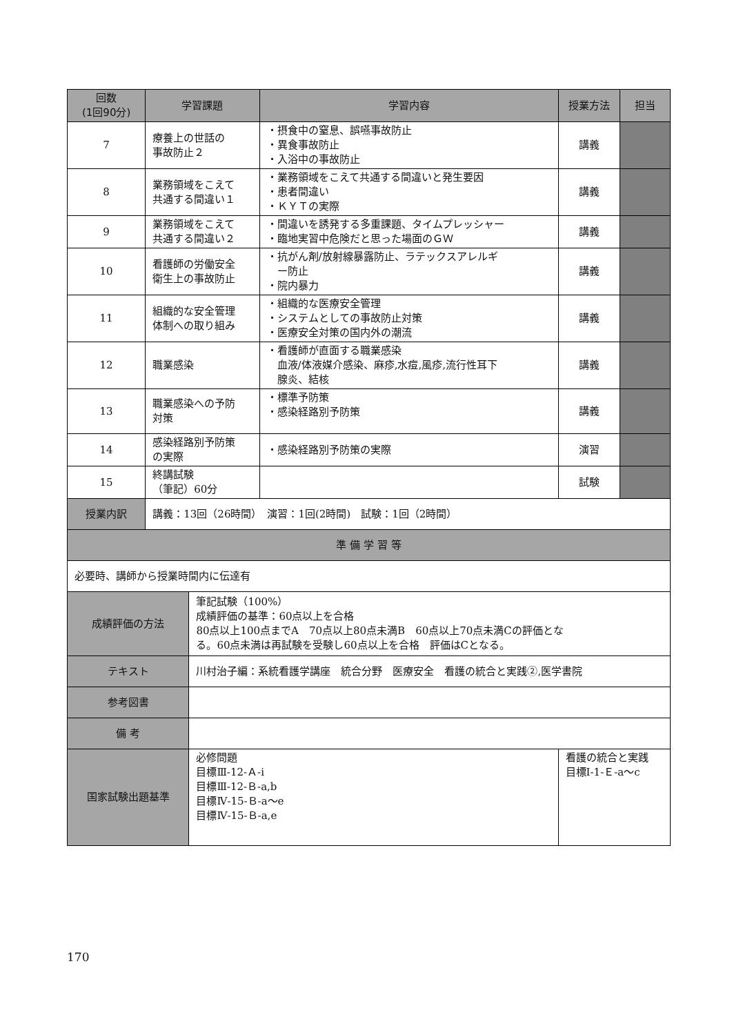| 回数 (1回90分) | 学習課題 | | 学習内容 | 授業方法 | 担当 |
| --- | --- | --- | --- | --- | --- |
| 7 | 療養上の世話の 事故防止２ | | ・摂食中の窒息、誤嚥事故防止 ・異食事故防止 ・入浴中の事故防止 | 講義 | |
| 8 | 業務領域をこえて 共通する間違い１ | | ・業務領域をこえて共通する間違いと発生要因 ・患者間違い ・ＫＹＴの実際 | 講義 | |
| 9 | 業務領域をこえて 共通する間違い２ | | ・間違いを誘発する多重課題、タイムプレッシャー ・臨地実習中危険だと思った場面のＧＷ | 講義 | |
| 10 | 看護師の労働安全 衛生上の事故防止 | | ・抗がん剤/放射線暴露防止、ラテックスアレルギ ー防止 ・院内暴力 | 講義 | |
| 11 | 組織的な安全管理 体制への取り組み | | ・組織的な医療安全管理 ・システムとしての事故防止対策 ・医療安全対策の国内外の潮流 | 講義 | |
| 12 | 職業感染 | | ・看護師が直面する職業感染 血液/体液媒介感染、麻疹,水痘,風疹,流行性耳下 腺炎、結核 | 講義 | |
| 13 | 職業感染への予防 対策 | | ・標準予防策 ・感染経路別予防策 | 講義 | |
| 14 | 感染経路別予防策 の実際 | | ・感染経路別予防策の実際 | 演習 | |
| 15 | 終講試験 （筆記）60分 | | | 試験 | |
| 授業内訳 | 講義：13回（26時間） 演習：1回(2時間) 試験：1回（2時間） | | | | |
| 準 備 学 習 等 | | | | | |
| 必要時、講師から授業時間内に伝達有 | | | | | |
| 成績評価の方法 | | 筆記試験（100%） 成績評価の基準：60点以上を合格 80点以上100点までA 70点以上80点未満B 60点以上70点未満Cの評価とな る。60点未満は再試験を受験し60点以上を合格 評価はCとなる。 | | | |
| テキスト | | 川村治子編：系統看護学講座 統合分野 医療安全 看護の統合と実践②,医学書院 | | | |
| 参考図書 | | | | | |
| 備 考 | | | | | |
| 国家試験出題基準 | | 必修問題 目標Ⅲ-12-Ａ-ⅰ 目標Ⅲ-12-Ｂ-a,b 目標Ⅳ-15-Ｂ-a〜e 目標Ⅳ-15-Ｂ-a,e | | 看護の統合と実践 目標Ⅰ-1-Ｅ-a〜c | |
170